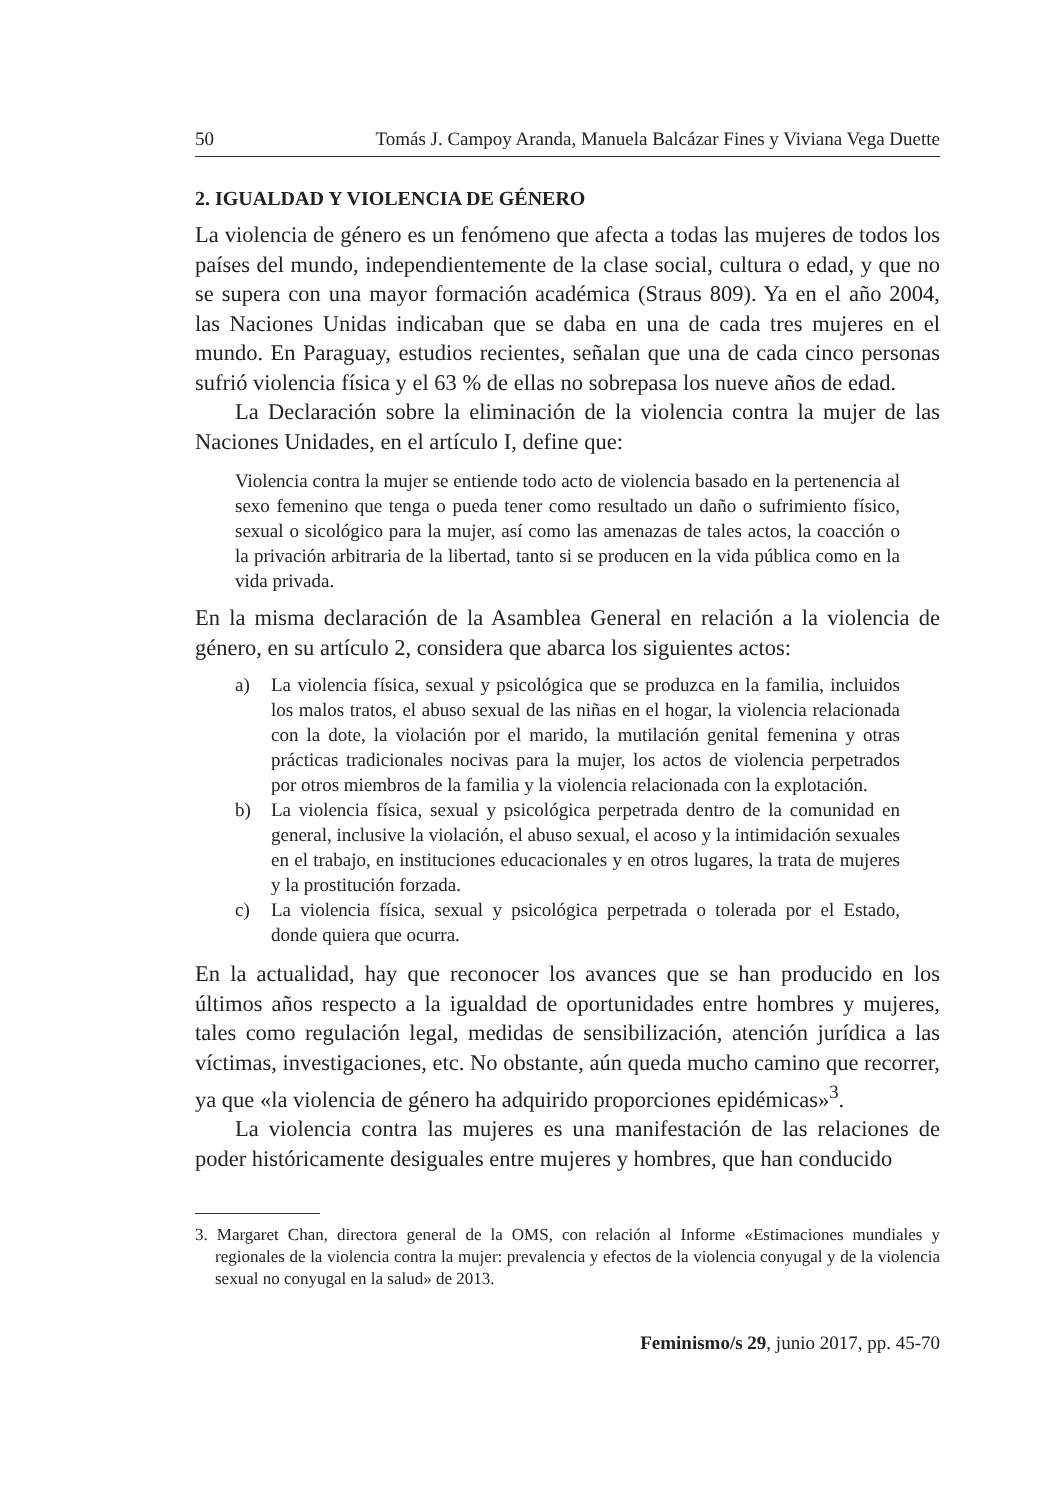50 Tomás J. Campoy Aranda, Manuela Balcázar Fines y Viviana Vega Duette
2. IGUALDAD Y VIOLENCIA DE GÉNERO
La violencia de género es un fenómeno que afecta a todas las mujeres de todos los países del mundo, independientemente de la clase social, cultura o edad, y que no se supera con una mayor formación académica (Straus 809). Ya en el año 2004, las Naciones Unidas indicaban que se daba en una de cada tres mujeres en el mundo. En Paraguay, estudios recientes, señalan que una de cada cinco personas sufrió violencia física y el 63 % de ellas no sobrepasa los nueve años de edad.
La Declaración sobre la eliminación de la violencia contra la mujer de las Naciones Unidades, en el artículo I, define que:
Violencia contra la mujer se entiende todo acto de violencia basado en la pertenencia al sexo femenino que tenga o pueda tener como resultado un daño o sufrimiento físico, sexual o sicológico para la mujer, así como las amenazas de tales actos, la coacción o la privación arbitraria de la libertad, tanto si se producen en la vida pública como en la vida privada.
En la misma declaración de la Asamblea General en relación a la violencia de género, en su artículo 2, considera que abarca los siguientes actos:
a) La violencia física, sexual y psicológica que se produzca en la familia, incluidos los malos tratos, el abuso sexual de las niñas en el hogar, la violencia relacionada con la dote, la violación por el marido, la mutilación genital femenina y otras prácticas tradicionales nocivas para la mujer, los actos de violencia perpetrados por otros miembros de la familia y la violencia relacionada con la explotación.
b) La violencia física, sexual y psicológica perpetrada dentro de la comunidad en general, inclusive la violación, el abuso sexual, el acoso y la intimidación sexuales en el trabajo, en instituciones educacionales y en otros lugares, la trata de mujeres y la prostitución forzada.
c) La violencia física, sexual y psicológica perpetrada o tolerada por el Estado, donde quiera que ocurra.
En la actualidad, hay que reconocer los avances que se han producido en los últimos años respecto a la igualdad de oportunidades entre hombres y mujeres, tales como regulación legal, medidas de sensibilización, atención jurídica a las víctimas, investigaciones, etc. No obstante, aún queda mucho camino que recorrer, ya que «la violencia de género ha adquirido proporciones epidémicas»<sup>3</sup>.
La violencia contra las mujeres es una manifestación de las relaciones de poder históricamente desiguales entre mujeres y hombres, que han conducido
3. Margaret Chan, directora general de la OMS, con relación al Informe «Estimaciones mundiales y regionales de la violencia contra la mujer: prevalencia y efectos de la violencia conyugal y de la violencia sexual no conyugal en la salud» de 2013.
Feminismo/s 29, junio 2017, pp. 45-70